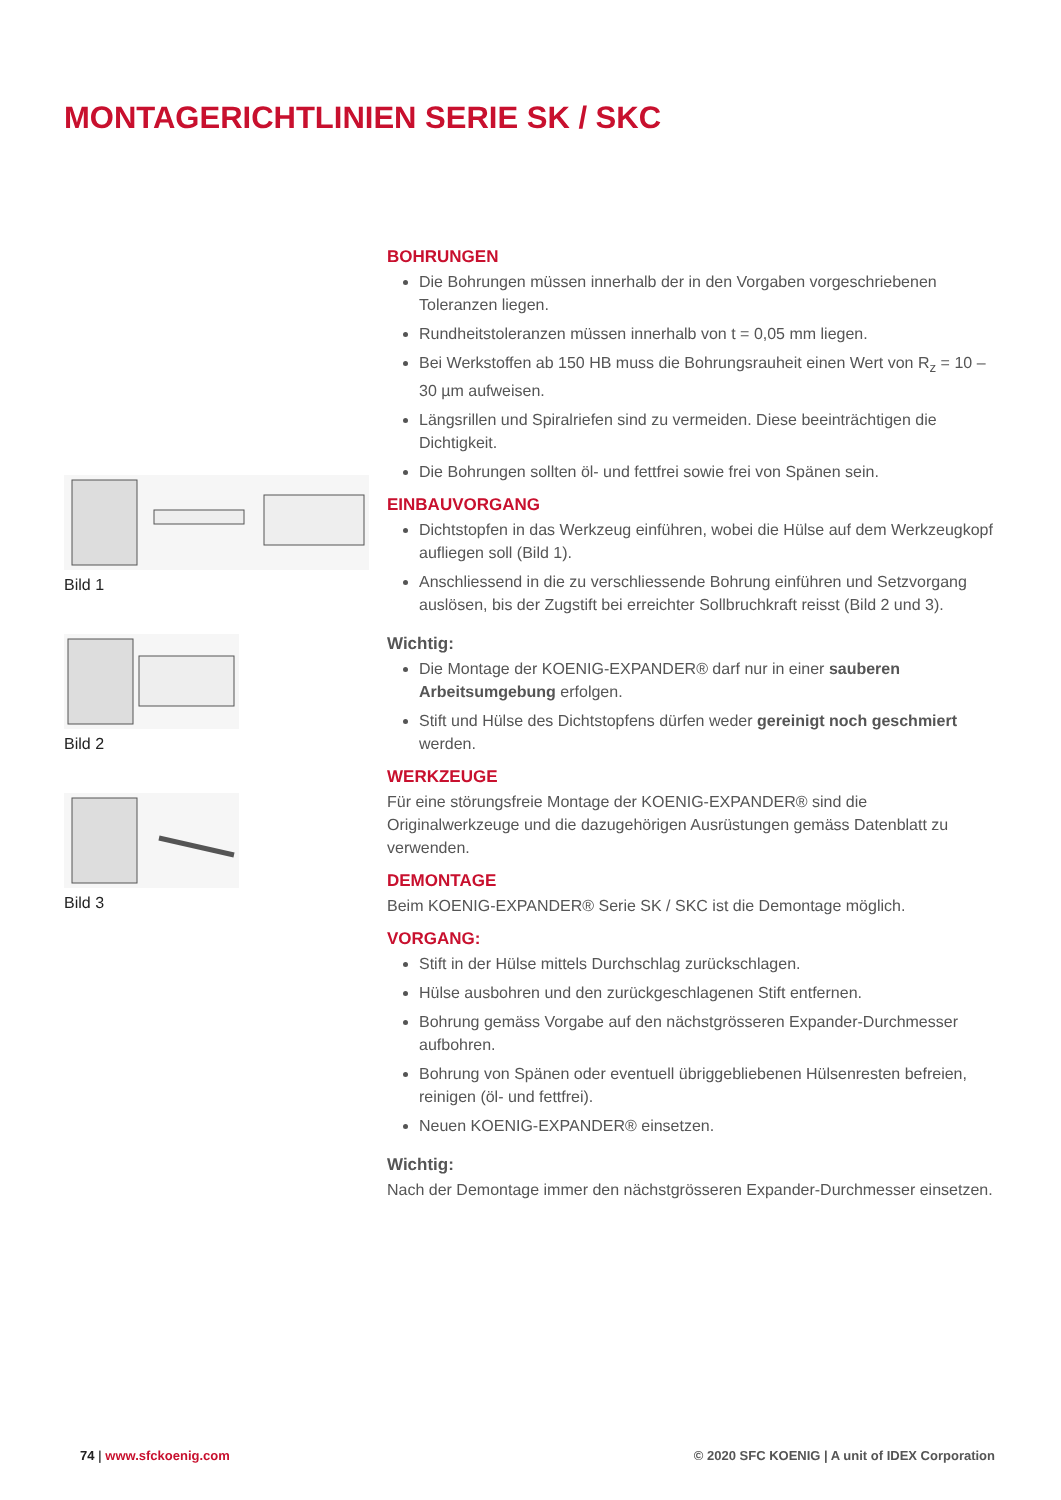MONTAGERICHTLINIEN SERIE SK / SKC
Bild 1
Bild 2
Bild 3
BOHRUNGEN
Die Bohrungen müssen innerhalb der in den Vorgaben vorgeschriebenen Toleranzen liegen.
Rundheitstoleranzen müssen innerhalb von t = 0,05 mm liegen.
Bei Werkstoffen ab 150 HB muss die Bohrungsrauheit einen Wert von R<sub>z</sub> = 10 – 30 µm aufweisen.
Längsrillen und Spiralriefen sind zu vermeiden. Diese beeinträchtigen die Dichtigkeit.
Die Bohrungen sollten öl- und fettfrei sowie frei von Spänen sein.
EINBAUVORGANG
Dichtstopfen in das Werkzeug einführen, wobei die Hülse auf dem Werkzeugkopf aufliegen soll (Bild 1).
Anschliessend in die zu verschliessende Bohrung einführen und Setzvorgang auslösen, bis der Zugstift bei erreichter Sollbruchkraft reisst (Bild 2 und 3).
Wichtig:
Die Montage der KOENIG-EXPANDER® darf nur in einer sauberen Arbeitsumgebung erfolgen.
Stift und Hülse des Dichtstopfens dürfen weder gereinigt noch geschmiert werden.
WERKZEUGE
Für eine störungsfreie Montage der KOENIG-EXPANDER® sind die Originalwerkzeuge und die dazugehörigen Ausrüstungen gemäss Datenblatt zu verwenden.
DEMONTAGE
Beim KOENIG-EXPANDER® Serie SK / SKC ist die Demontage möglich.
VORGANG:
Stift in der Hülse mittels Durchschlag zurückschlagen.
Hülse ausbohren und den zurückgeschlagenen Stift entfernen.
Bohrung gemäss Vorgabe auf den nächstgrösseren Expander-Durchmesser aufbohren.
Bohrung von Spänen oder eventuell übriggebliebenen Hülsenresten befreien, reinigen (öl- und fettfrei).
Neuen KOENIG-EXPANDER® einsetzen.
Wichtig:
Nach der Demontage immer den nächstgrösseren Expander-Durchmesser einsetzen.
74 | www.sfckoenig.com © 2020 SFC KOENIG | A unit of IDEX Corporation